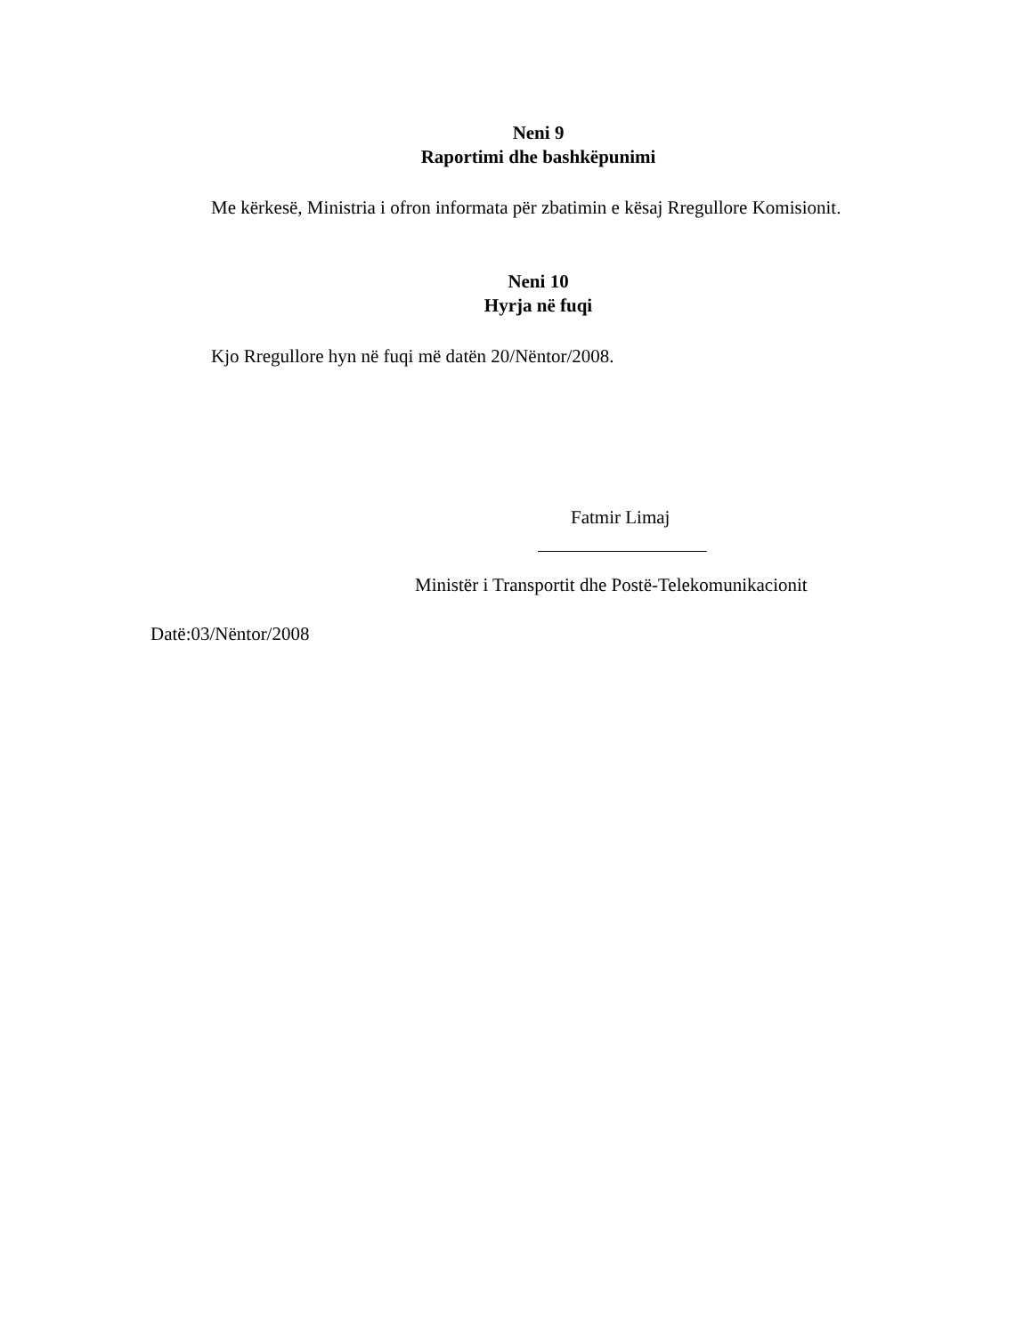Neni 9
Raportimi dhe bashkëpunimi
Me kërkesë, Ministria i ofron informata për zbatimin e kësaj Rregullore Komisionit.
Neni 10
Hyrja në fuqi
Kjo Rregullore hyn në fuqi më datën 20/Nëntor/2008.
Fatmir Limaj
Ministër i Transportit dhe Postë-Telekomunikacionit
Datë:03/Nëntor/2008